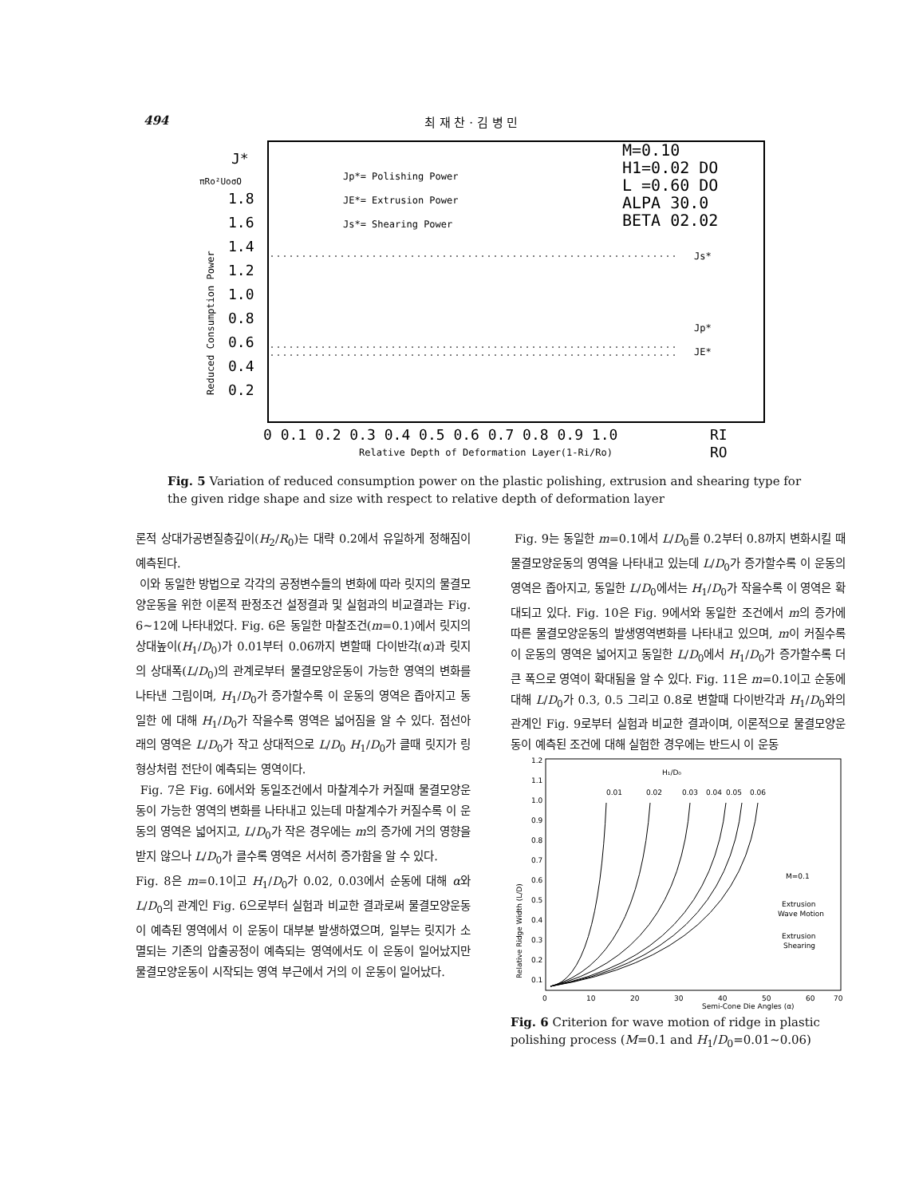494 최 재 찬 · 김 병 민
J*
πRo²UoσO
1.8
1.6
1.4
1.2
1.0
0.8
0.6
0.4
0.2
Reduced Consumption Power
Jp*= Polishing Power
JE*= Extrusion Power
Js*= Shearing Power
M=0.10
H1=0.02 DO
L =0.60 DO
ALPA 30.0
BETA 02.02
Js*
Jp*
JE*
0 0.1 0.2 0.3 0.4 0.5 0.6 0.7 0.8 0.9 1.0
RI
Relative Depth of Deformation Layer(1-Ri/Ro)
RO
Fig. 5 Variation of reduced consumption power on the plastic polishing, extrusion and shearing type for the given ridge shape and size with respect to relative depth of deformation layer
론적 상대가공변질층깊이(H<sub>2</sub>/R<sub>0</sub>)는 대략 0.2에서 유일하게 정해짐이 예측된다.
이와 동일한 방법으로 각각의 공정변수들의 변화에 따라 릿지의 물결모양운동을 위한 이론적 판정조건 설정결과 및 실험과의 비교결과는 Fig. 6∼12에 나타내었다. Fig. 6은 동일한 마찰조건(m=0.1)에서 릿지의 상대높이(H<sub>1</sub>/D<sub>0</sub>)가 0.01부터 0.06까지 변할때 다이반각(α)과 릿지의 상대폭(L/D<sub>0</sub>)의 관계로부터 물결모양운동이 가능한 영역의 변화를 나타낸 그림이며, H<sub>1</sub>/D<sub>0</sub>가 증가할수록 이 운동의 영역은 좁아지고 동일한 에 대해 H<sub>1</sub>/D<sub>0</sub>가 작을수록 영역은 넓어짐을 알 수 있다. 점선아래의 영역은 L/D<sub>0</sub>가 작고 상대적으로 L/D<sub>0</sub> H<sub>1</sub>/D<sub>0</sub>가 클때 릿지가 링 형상처럼 전단이 예측되는 영역이다.
Fig. 7은 Fig. 6에서와 동일조건에서 마찰계수가 커질때 물결모양운동이 가능한 영역의 변화를 나타내고 있는데 마찰계수가 커질수록 이 운동의 영역은 넓어지고, L/D<sub>0</sub>가 작은 경우에는 m의 증가에 거의 영향을 받지 않으나 L/D<sub>0</sub>가 클수록 영역은 서서히 증가함을 알 수 있다.
Fig. 8은 m=0.1이고 H<sub>1</sub>/D<sub>0</sub>가 0.02, 0.03에서 순동에 대해 α와 L/D<sub>0</sub>의 관계인 Fig. 6으로부터 실험과 비교한 결과로써 물결모양운동이 예측된 영역에서 이 운동이 대부분 발생하였으며, 일부는 릿지가 소멸되는 기존의 압출공정이 예측되는 영역에서도 이 운동이 일어났지만 물결모양운동이 시작되는 영역 부근에서 거의 이 운동이 일어났다.
Fig. 9는 동일한 m=0.1에서 L/D<sub>0</sub>를 0.2부터 0.8까지 변화시킬 때 물결모양운동의 영역을 나타내고 있는데 L/D<sub>0</sub>가 증가할수록 이 운동의 영역은 좁아지고, 동일한 L/D<sub>0</sub>에서는 H<sub>1</sub>/D<sub>0</sub>가 작을수록 이 영역은 확대되고 있다. Fig. 10은 Fig. 9에서와 동일한 조건에서 m의 증가에 따른 물결모양운동의 발생영역변화를 나타내고 있으며, m이 커질수록 이 운동의 영역은 넓어지고 동일한 L/D<sub>0</sub>에서 H<sub>1</sub>/D<sub>0</sub>가 증가할수록 더 큰 폭으로 영역이 확대됨을 알 수 있다. Fig. 11은 m=0.1이고 순동에 대해 L/D<sub>0</sub>가 0.3, 0.5 그리고 0.8로 변할때 다이반각과 H<sub>1</sub>/D<sub>0</sub>와의 관계인 Fig. 9로부터 실험과 비교한 결과이며, 이론적으로 물결모양운동이 예측된 조건에 대해 실험한 경우에는 반드시 이 운동
1.2
1.1
1.0
0.9
0.8
0.7
0.6
0.5
0.4
0.3
0.2
0.1
Relative Ridge Width (L/D)
H₁/D₀
0.01
0.02
0.03
0.04
0.05
0.06
M=0.1
Extrusion
Wave Motion
Extrusion
Shearing
0
10
20
30
40
50
60
70
Semi-Cone Die Angles (α)
Fig. 6 Criterion for wave motion of ridge in plastic polishing process (M=0.1 and H<sub>1</sub>/D<sub>0</sub>=0.01∼0.06)